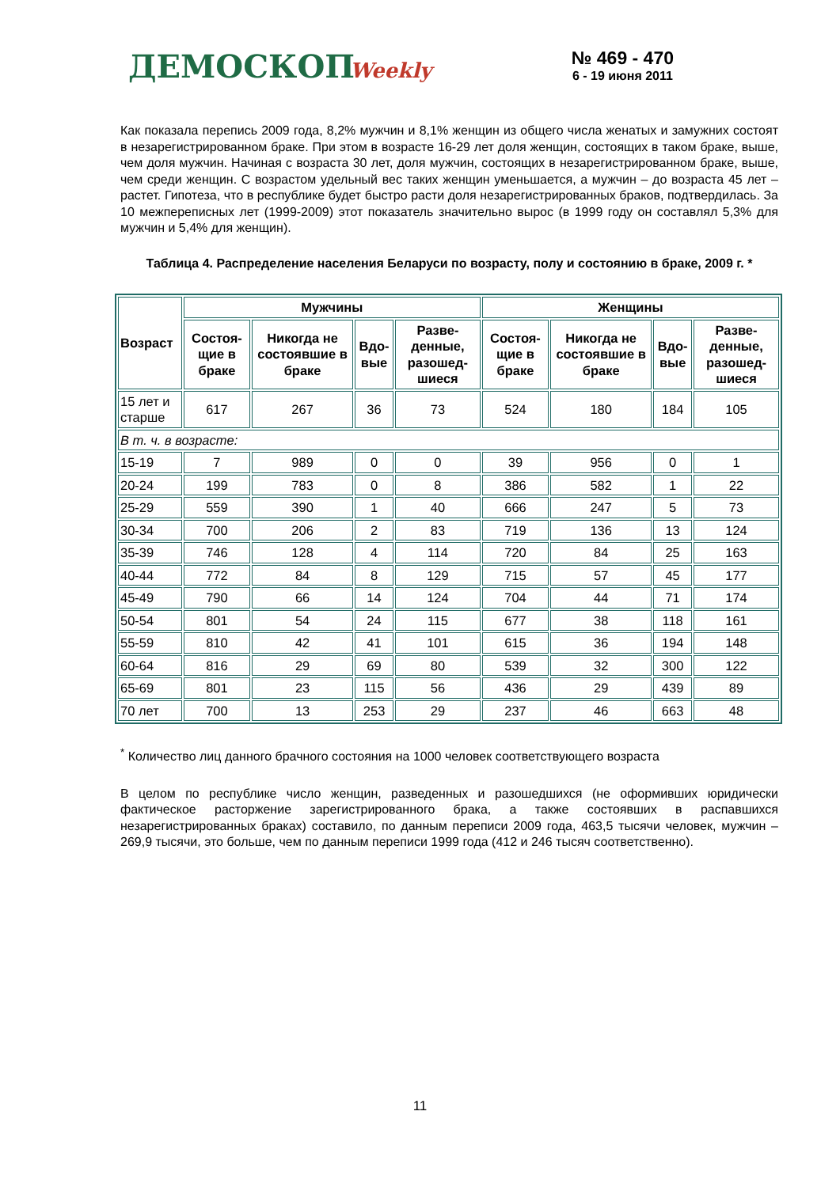ДЕМОСКОП Weekly № 469 - 470
6 - 19 июня 2011
Как показала перепись 2009 года, 8,2% мужчин и 8,1% женщин из общего числа женатых и замужних состоят в незарегистрированном браке. При этом в возрасте 16-29 лет доля женщин, состоящих в таком браке, выше, чем доля мужчин. Начиная с возраста 30 лет, доля мужчин, состоящих в незарегистрированном браке, выше, чем среди женщин. С возрастом удельный вес таких женщин уменьшается, а мужчин – до возраста 45 лет – растет. Гипотеза, что в республике будет быстро расти доля незарегистрированных браков, подтвердилась. За 10 межпереписных лет (1999-2009) этот показатель значительно вырос (в 1999 году он составлял 5,3% для мужчин и 5,4% для женщин).
Таблица 4. Распределение населения Беларуси по возрасту, полу и состоянию в браке, 2009 г. *
| Возраст | Мужчины | | | | Женщины | | | |
| --- | --- | --- | --- | --- | --- | --- | --- | --- |
| | Состоя-щие в браке | Никогда не состоявшие в браке | Вдо-вые | Разве-денные, разошед-шиеся | Состоя-щие в браке | Никогда не состоявшие в браке | Вдо-вые | Разве-денные, разошед-шиеся |
| 15 лет и старше | 617 | 267 | 36 | 73 | 524 | 180 | 184 | 105 |
| В т. ч. в возрасте: | | | | | | | | |
| 15-19 | 7 | 989 | 0 | 0 | 39 | 956 | 0 | 1 |
| 20-24 | 199 | 783 | 0 | 8 | 386 | 582 | 1 | 22 |
| 25-29 | 559 | 390 | 1 | 40 | 666 | 247 | 5 | 73 |
| 30-34 | 700 | 206 | 2 | 83 | 719 | 136 | 13 | 124 |
| 35-39 | 746 | 128 | 4 | 114 | 720 | 84 | 25 | 163 |
| 40-44 | 772 | 84 | 8 | 129 | 715 | 57 | 45 | 177 |
| 45-49 | 790 | 66 | 14 | 124 | 704 | 44 | 71 | 174 |
| 50-54 | 801 | 54 | 24 | 115 | 677 | 38 | 118 | 161 |
| 55-59 | 810 | 42 | 41 | 101 | 615 | 36 | 194 | 148 |
| 60-64 | 816 | 29 | 69 | 80 | 539 | 32 | 300 | 122 |
| 65-69 | 801 | 23 | 115 | 56 | 436 | 29 | 439 | 89 |
| 70 лет | 700 | 13 | 253 | 29 | 237 | 46 | 663 | 48 |
<sup>*</sup> Количество лиц данного брачного состояния на 1000 человек соответствующего возраста
В целом по республике число женщин, разведенных и разошедшихся (не оформивших юридически фактическое расторжение зарегистрированного брака, а также состоявших в распавшихся незарегистрированных браках) составило, по данным переписи 2009 года, 463,5 тысячи человек, мужчин – 269,9 тысячи, это больше, чем по данным переписи 1999 года (412 и 246 тысяч соответственно).
11